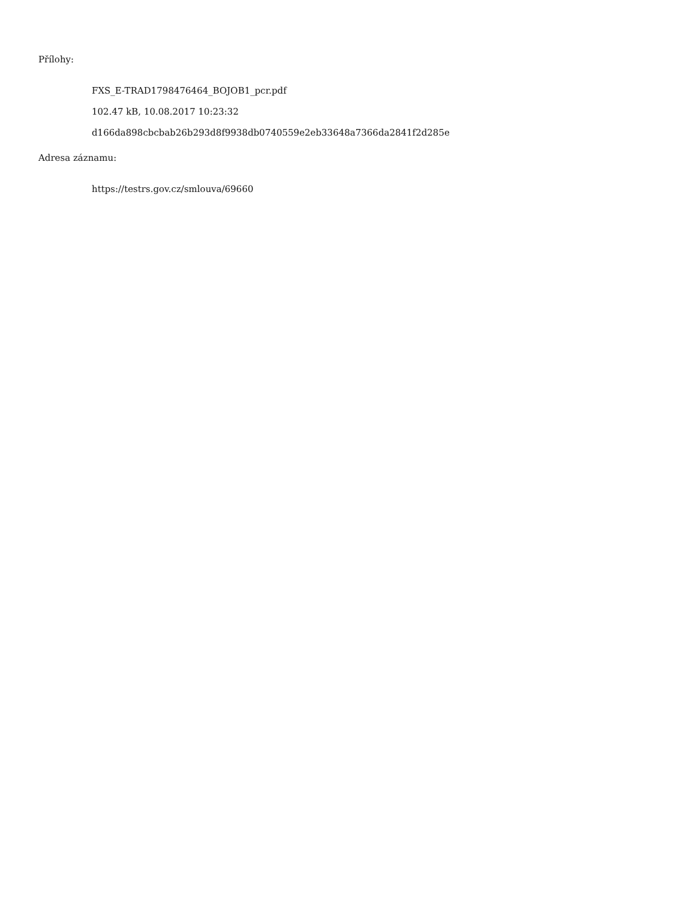Přílohy:
FXS_E-TRAD1798476464_BOJOB1_pcr.pdf
102.47 kB, 10.08.2017 10:23:32
d166da898cbcbab26b293d8f9938db0740559e2eb33648a7366da2841f2d285e
Adresa záznamu:
https://testrs.gov.cz/smlouva/69660